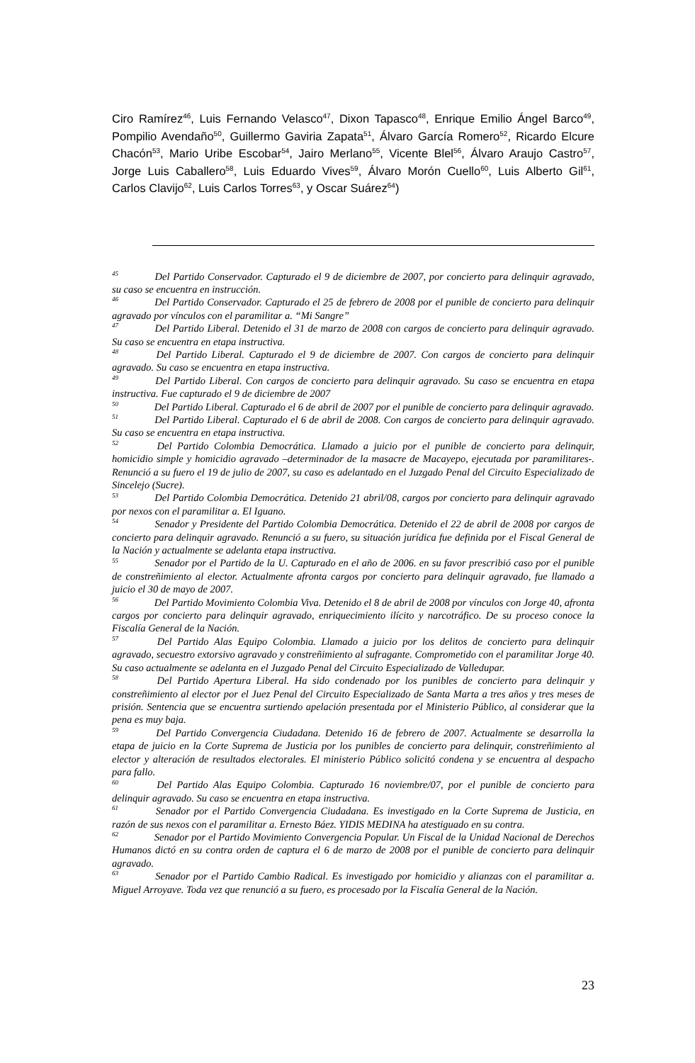Ciro Ramírez<sup>46</sup>, Luis Fernando Velasco<sup>47</sup>, Dixon Tapasco<sup>48</sup>, Enrique Emilio Ángel Barco<sup>49</sup>, Pompilio Avendaño<sup>50</sup>, Guillermo Gaviria Zapata<sup>51</sup>, Álvaro García Romero<sup>52</sup>, Ricardo Elcure Chacón<sup>53</sup>, Mario Uribe Escobar<sup>54</sup>, Jairo Merlano<sup>55</sup>, Vicente Blel<sup>56</sup>, Álvaro Araujo Castro<sup>57</sup>, Jorge Luis Caballero<sup>58</sup>, Luis Eduardo Vives<sup>59</sup>, Álvaro Morón Cuello<sup>60</sup>, Luis Alberto Gil<sup>61</sup>, Carlos Clavijo<sup>62</sup>, Luis Carlos Torres<sup>63</sup>, y Oscar Suárez<sup>64</sup>)
<sup>45</sup> Del Partido Conservador. Capturado el 9 de diciembre de 2007, por concierto para delinquir agravado, su caso se encuentra en instrucción.
<sup>46</sup> Del Partido Conservador. Capturado el 25 de febrero de 2008 por el punible de concierto para delinquir agravado por vínculos con el paramilitar a. “Mi Sangre”
<sup>47</sup> Del Partido Liberal. Detenido el 31 de marzo de 2008 con cargos de concierto para delinquir agravado. Su caso se encuentra en etapa instructiva.
<sup>48</sup> Del Partido Liberal. Capturado el 9 de diciembre de 2007. Con cargos de concierto para delinquir agravado. Su caso se encuentra en etapa instructiva.
<sup>49</sup> Del Partido Liberal. Con cargos de concierto para delinquir agravado. Su caso se encuentra en etapa instructiva. Fue capturado el 9 de diciembre de 2007
<sup>50</sup> Del Partido Liberal. Capturado el 6 de abril de 2007 por el punible de concierto para delinquir agravado.
<sup>51</sup> Del Partido Liberal. Capturado el 6 de abril de 2008. Con cargos de concierto para delinquir agravado. Su caso se encuentra en etapa instructiva.
<sup>52</sup> Del Partido Colombia Democrática. Llamado a juicio por el punible de concierto para delinquir, homicidio simple y homicidio agravado –determinador de la masacre de Macayepo, ejecutada por paramilitares-. Renunció a su fuero el 19 de julio de 2007, su caso es adelantado en el Juzgado Penal del Circuito Especializado de Sincelejo (Sucre).
<sup>53</sup> Del Partido Colombia Democrática. Detenido 21 abril/08, cargos por concierto para delinquir agravado por nexos con el paramilitar a. El Iguano.
<sup>54</sup> Senador y Presidente del Partido Colombia Democrática. Detenido el 22 de abril de 2008 por cargos de concierto para delinquir agravado. Renunció a su fuero, su situación jurídica fue definida por el Fiscal General de la Nación y actualmente se adelanta etapa instructiva.
<sup>55</sup> Senador por el Partido de la U. Capturado en el año de 2006. en su favor prescribió caso por el punible de constreñimiento al elector. Actualmente afronta cargos por concierto para delinquir agravado, fue llamado a juicio el 30 de mayo de 2007.
<sup>56</sup> Del Partido Movimiento Colombia Viva. Detenido el 8 de abril de 2008 por vínculos con Jorge 40, afronta cargos por concierto para delinquir agravado, enriquecimiento ilícito y narcotráfico. De su proceso conoce la Fiscalía General de la Nación.
<sup>57</sup> Del Partido Alas Equipo Colombia. Llamado a juicio por los delitos de concierto para delinquir agravado, secuestro extorsivo agravado y constreñimiento al sufragante. Comprometido con el paramilitar Jorge 40. Su caso actualmente se adelanta en el Juzgado Penal del Circuito Especializado de Valledupar.
<sup>58</sup> Del Partido Apertura Liberal. Ha sido condenado por los punibles de concierto para delinquir y constreñimiento al elector por el Juez Penal del Circuito Especializado de Santa Marta a tres años y tres meses de prisión. Sentencia que se encuentra surtiendo apelación presentada por el Ministerio Público, al considerar que la pena es muy baja.
<sup>59</sup> Del Partido Convergencia Ciudadana. Detenido 16 de febrero de 2007. Actualmente se desarrolla la etapa de juicio en la Corte Suprema de Justicia por los punibles de concierto para delinquir, constreñimiento al elector y alteración de resultados electorales. El ministerio Público solicitó condena y se encuentra al despacho para fallo.
<sup>60</sup> Del Partido Alas Equipo Colombia. Capturado 16 noviembre/07, por el punible de concierto para delinquir agravado. Su caso se encuentra en etapa instructiva.
<sup>61</sup> Senador por el Partido Convergencia Ciudadana. Es investigado en la Corte Suprema de Justicia, en razón de sus nexos con el paramilitar a. Ernesto Báez. YIDIS MEDINA ha atestiguado en su contra.
<sup>62</sup> Senador por el Partido Movimiento Convergencia Popular. Un Fiscal de la Unidad Nacional de Derechos Humanos dictó en su contra orden de captura el 6 de marzo de 2008 por el punible de concierto para delinquir agravado.
<sup>63</sup> Senador por el Partido Cambio Radical. Es investigado por homicidio y alianzas con el paramilitar a. Miguel Arroyave. Toda vez que renunció a su fuero, es procesado por la Fiscalía General de la Nación.
23